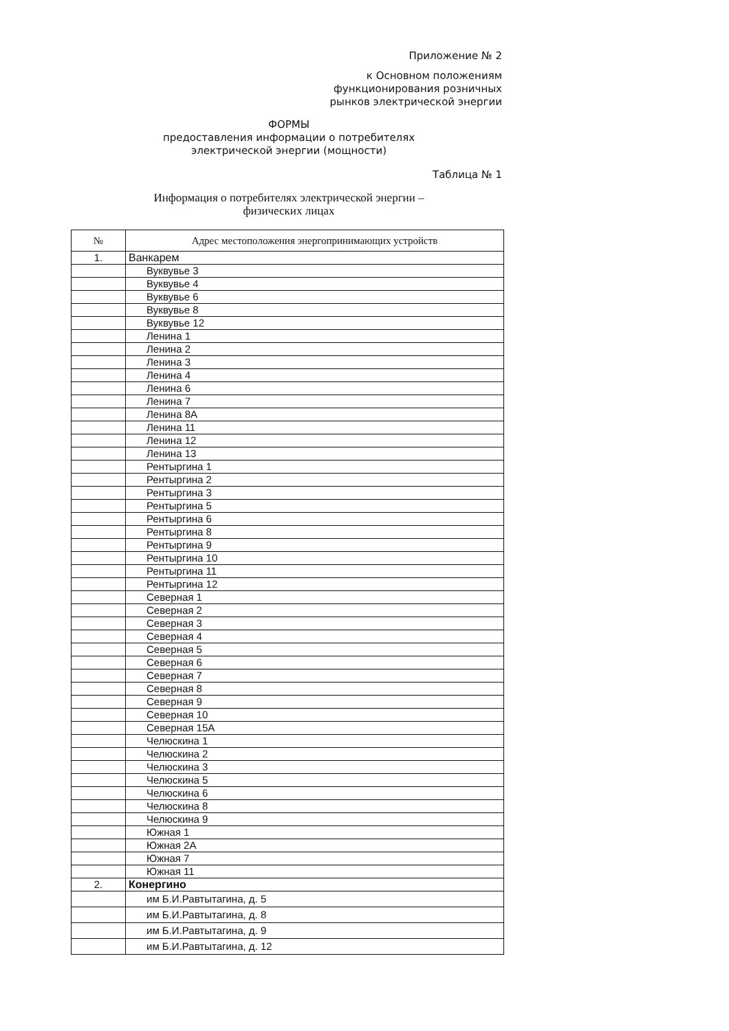Приложение № 2
к Основном положениям
функционирования розничных
рынков электрической энергии
ФОРМЫ
предоставления информации о потребителях
электрической энергии (мощности)
Таблица № 1
Информация о потребителях электрической энергии –
физических лицах
| № | Адрес местоположения энергопринимающих устройств |
| --- | --- |
| 1. | Ванкарем |
| | Вуквувье 3 |
| | Вуквувье 4 |
| | Вуквувье 6 |
| | Вуквувье 8 |
| | Вуквувье 12 |
| | Ленина 1 |
| | Ленина 2 |
| | Ленина 3 |
| | Ленина 4 |
| | Ленина 6 |
| | Ленина 7 |
| | Ленина 8А |
| | Ленина 11 |
| | Ленина 12 |
| | Ленина 13 |
| | Рентыргина 1 |
| | Рентыргина 2 |
| | Рентыргина 3 |
| | Рентыргина 5 |
| | Рентыргина 6 |
| | Рентыргина 8 |
| | Рентыргина 9 |
| | Рентыргина 10 |
| | Рентыргина 11 |
| | Рентыргина 12 |
| | Северная 1 |
| | Северная 2 |
| | Северная 3 |
| | Северная 4 |
| | Северная 5 |
| | Северная 6 |
| | Северная 7 |
| | Северная 8 |
| | Северная 9 |
| | Северная 10 |
| | Северная 15А |
| | Челюскина 1 |
| | Челюскина 2 |
| | Челюскина 3 |
| | Челюскина 5 |
| | Челюскина 6 |
| | Челюскина 8 |
| | Челюскина 9 |
| | Южная 1 |
| | Южная 2А |
| | Южная 7 |
| | Южная 11 |
| 2. | Конергино |
| | им Б.И.Равтытагина, д. 5 |
| | им Б.И.Равтытагина, д. 8 |
| | им Б.И.Равтытагина, д. 9 |
| | им Б.И.Равтытагина, д. 12 |